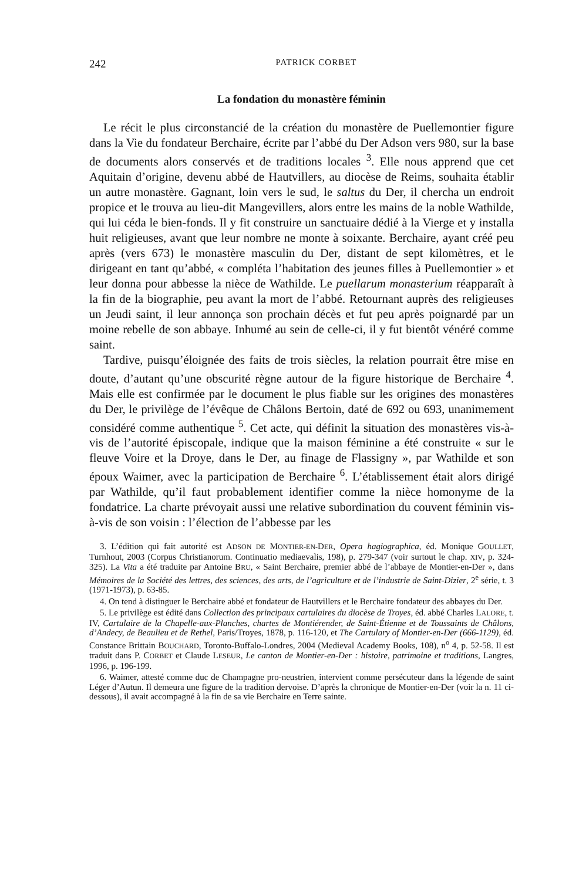242 PATRICK CORBET
La fondation du monastère féminin
Le récit le plus circonstancié de la création du monastère de Puellemontier figure dans la Vie du fondateur Berchaire, écrite par l’abbé du Der Adson vers 980, sur la base de documents alors conservés et de traditions locales <sup>3</sup>. Elle nous apprend que cet Aquitain d’origine, devenu abbé de Hautvillers, au diocèse de Reims, souhaita établir un autre monastère. Gagnant, loin vers le sud, le saltus du Der, il chercha un endroit propice et le trouva au lieu-dit Mangevillers, alors entre les mains de la noble Wathilde, qui lui céda le bien-fonds. Il y fit construire un sanctuaire dédié à la Vierge et y installa huit religieuses, avant que leur nombre ne monte à soixante. Berchaire, ayant créé peu après (vers 673) le monastère masculin du Der, distant de sept kilomètres, et le dirigeant en tant qu’abbé, « compléta l’habitation des jeunes filles à Puellemontier » et leur donna pour abbesse la nièce de Wathilde. Le puellarum monasterium réapparaît à la fin de la biographie, peu avant la mort de l’abbé. Retournant auprès des religieuses un Jeudi saint, il leur annonça son prochain décès et fut peu après poignardé par un moine rebelle de son abbaye. Inhumé au sein de celle-ci, il y fut bientôt vénéré comme saint.
Tardive, puisqu’éloignée des faits de trois siècles, la relation pourrait être mise en doute, d’autant qu’une obscurité règne autour de la figure historique de Berchaire <sup>4</sup>. Mais elle est confirmée par le document le plus fiable sur les origines des monastères du Der, le privilège de l’évêque de Châlons Bertoin, daté de 692 ou 693, unanimement considéré comme authentique <sup>5</sup>. Cet acte, qui définit la situation des monastères vis-à-vis de l’autorité épiscopale, indique que la maison féminine a été construite « sur le fleuve Voire et la Droye, dans le Der, au finage de Flassigny », par Wathilde et son époux Waimer, avec la participation de Berchaire <sup>6</sup>. L’établissement était alors dirigé par Wathilde, qu’il faut probablement identifier comme la nièce homonyme de la fondatrice. La charte prévoyait aussi une relative subordination du couvent féminin vis-à-vis de son voisin : l’élection de l’abbesse par les
3. L’édition qui fait autorité est ADSON DE MONTIER-EN-DER, Opera hagiographica, éd. Monique GOULLET, Turnhout, 2003 (Corpus Christianorum. Continuatio mediaevalis, 198), p. 279-347 (voir surtout le chap. XIV, p. 324-325). La Vita a été traduite par Antoine BRU, « Saint Berchaire, premier abbé de l’abbaye de Montier-en-Der », dans Mémoires de la Société des lettres, des sciences, des arts, de l’agriculture et de l’industrie de Saint-Dizier, 2<sup>e</sup> série, t. 3 (1971-1973), p. 63-85.
4. On tend à distinguer le Berchaire abbé et fondateur de Hautvillers et le Berchaire fondateur des abbayes du Der.
5. Le privilège est édité dans Collection des principaux cartulaires du diocèse de Troyes, éd. abbé Charles LALORE, t. IV, Cartulaire de la Chapelle-aux-Planches, chartes de Montiérender, de Saint-Étienne et de Toussaints de Châlons, d’Andecy, de Beaulieu et de Rethel, Paris/Troyes, 1878, p. 116-120, et The Cartulary of Montier-en-Der (666-1129), éd. Constance Brittain BOUCHARD, Toronto-Buffalo-Londres, 2004 (Medieval Academy Books, 108), n<sup>o</sup> 4, p. 52-58. Il est traduit dans P. CORBET et Claude LESEUR, Le canton de Montier-en-Der : histoire, patrimoine et traditions, Langres, 1996, p. 196-199.
6. Waimer, attesté comme duc de Champagne pro-neustrien, intervient comme persécuteur dans la légende de saint Léger d’Autun. Il demeura une figure de la tradition dervoise. D’après la chronique de Montier-en-Der (voir la n. 11 ci-dessous), il avait accompagné à la fin de sa vie Berchaire en Terre sainte.